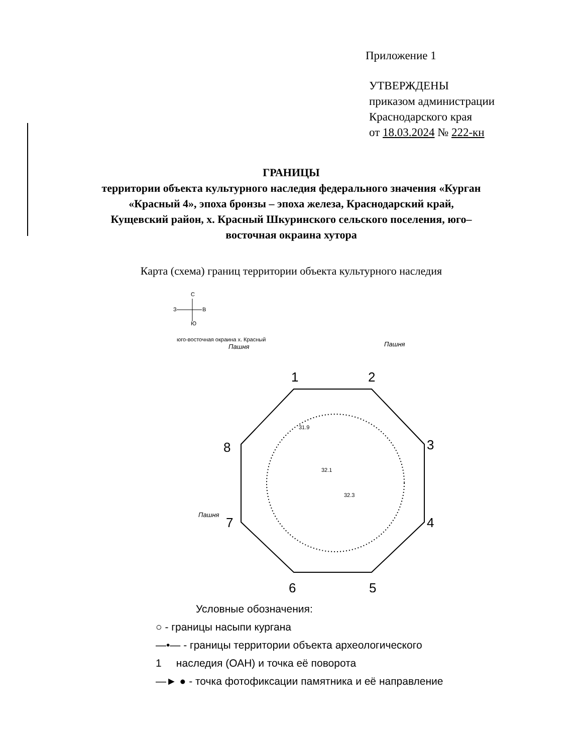Приложение 1
УТВЕРЖДЕНЫ
приказом администрации
Краснодарского края
от 18.03.2024 № 222-кн
ГРАНИЦЫ
территории объекта культурного наследия федерального значения «Курган «Красный 4», эпоха бронзы – эпоха железа, Краснодарский край, Кущевский район, х. Красный Шкуринского сельского поселения, юго–восточная окраина хутора
Карта (схема) границ территории объекта культурного наследия
С
З
В
Ю
юго-восточная окраина х. Красный
Пашня
Пашня
Пашня
1
2
3
4
5
6
7
8
32.1
32.3
31.9
Условные обозначения:
○ - границы насыпи кургана
—•— - границы территории объекта археологического
1 наследия (ОАН) и точка её поворота
—► ● - точка фотофиксации памятника и её направление